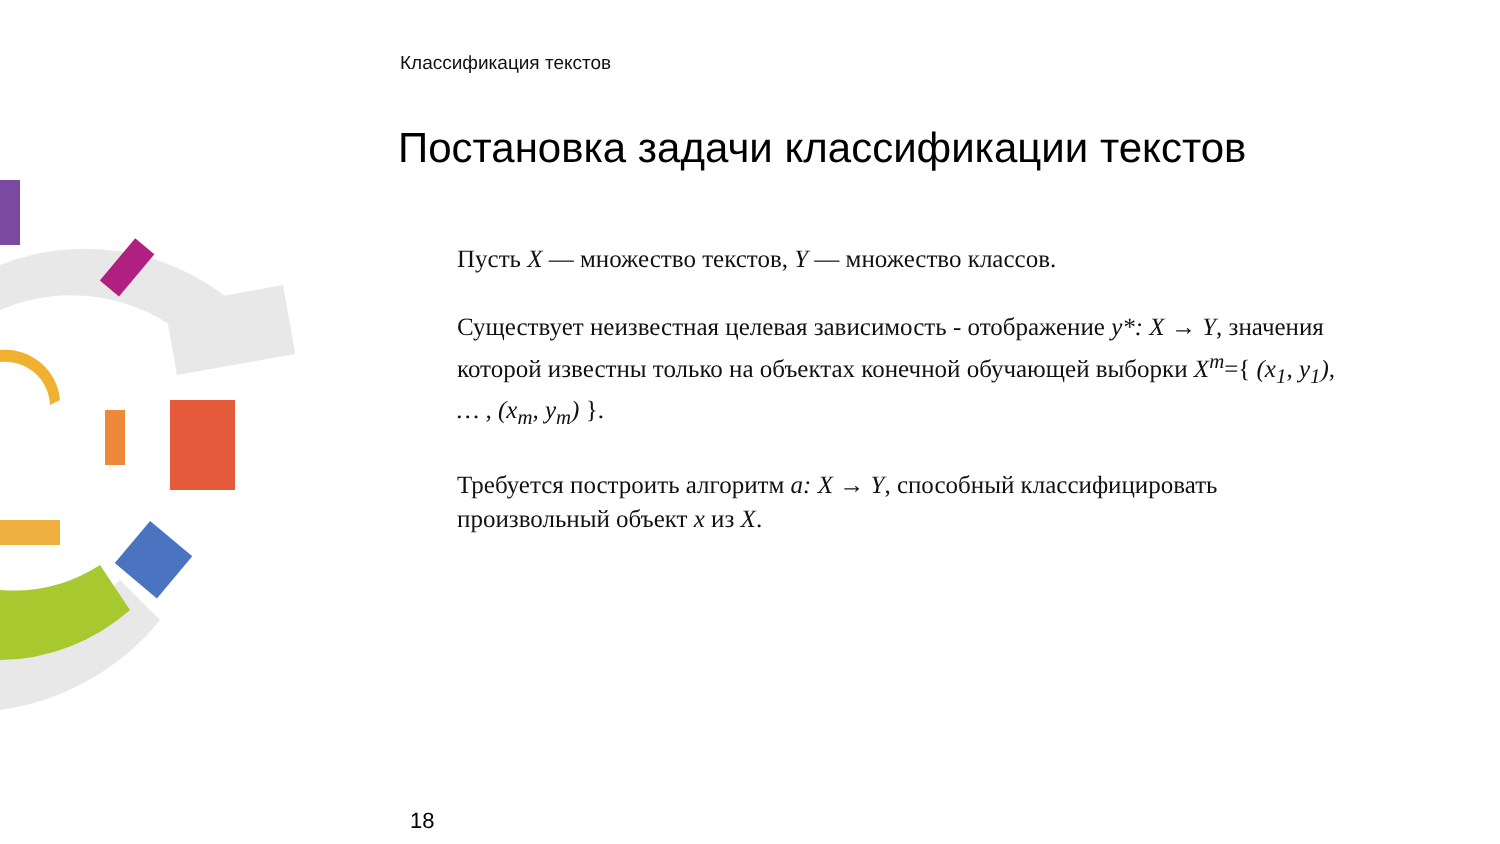Классификация текстов
Постановка задачи классификации текстов
Пусть X — множество текстов, Y — множество классов.
Существует неизвестная целевая зависимость - отображение y*: X → Y, значения которой известны только на объектах конечной обучающей выборки X<sup>m</sup>={ (x<sub>1</sub>, y<sub>1</sub>), … , (x<sub>m</sub>, y<sub>m</sub>) }.
Требуется построить алгоритм a: X → Y, способный классифицировать произвольный объект x из X.
18